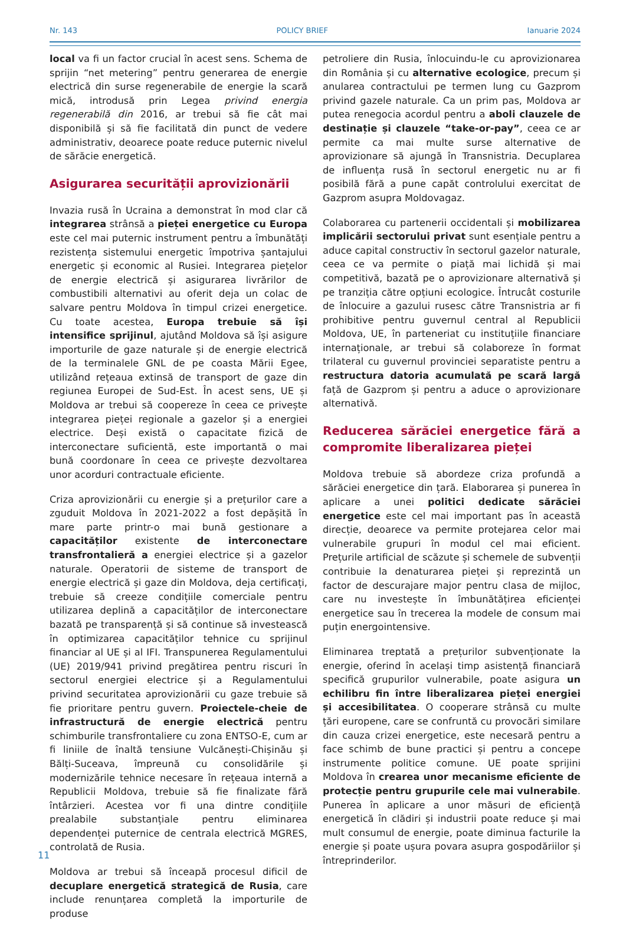Nr. 143 POLICY BRIEF Ianuarie 2024
local va fi un factor crucial în acest sens. Schema de sprijin “net metering” pentru generarea de energie electrică din surse regenerabile de energie la scară mică, introdusă prin Legea privind energia regenerabilă din 2016, ar trebui să fie cât mai disponibilă și să fie facilitată din punct de vedere administrativ, deoarece poate reduce puternic nivelul de sărăcie energetică.
Asigurarea securității aprovizionării
Invazia rusă în Ucraina a demonstrat în mod clar că integrarea strânsă a pieței energetice cu Europa este cel mai puternic instrument pentru a îmbunătăți rezistența sistemului energetic împotriva șantajului energetic și economic al Rusiei. Integrarea piețelor de energie electrică și asigurarea livrărilor de combustibili alternativi au oferit deja un colac de salvare pentru Moldova în timpul crizei energetice. Cu toate acestea, Europa trebuie să își intensifice sprijinul, ajutând Moldova să își asigure importurile de gaze naturale și de energie electrică de la terminalele GNL de pe coasta Mării Egee, utilizând rețeaua extinsă de transport de gaze din regiunea Europei de Sud-Est. În acest sens, UE și Moldova ar trebui să coopereze în ceea ce privește integrarea pieței regionale a gazelor și a energiei electrice. Deși există o capacitate fizică de interconectare suficientă, este importantă o mai bună coordonare în ceea ce privește dezvoltarea unor acorduri contractuale eficiente.
Criza aprovizionării cu energie și a prețurilor care a zguduit Moldova în 2021-2022 a fost depășită în mare parte printr-o mai bună gestionare a capacităților existente de interconectare transfrontalieră a energiei electrice și a gazelor naturale. Operatorii de sisteme de transport de energie electrică și gaze din Moldova, deja certificați, trebuie să creeze condițiile comerciale pentru utilizarea deplină a capacităților de interconectare bazată pe transparență și să continue să investească în optimizarea capacităților tehnice cu sprijinul financiar al UE și al IFI. Transpunerea Regulamentului (UE) 2019/941 privind pregătirea pentru riscuri în sectorul energiei electrice și a Regulamentului privind securitatea aprovizionării cu gaze trebuie să fie prioritare pentru guvern. Proiectele-cheie de infrastructură de energie electrică pentru schimburile transfrontaliere cu zona ENTSO-E, cum ar fi liniile de înaltă tensiune Vulcănești-Chișinău și Bălți-Suceava, împreună cu consolidările și modernizările tehnice necesare în rețeaua internă a Republicii Moldova, trebuie să fie finalizate fără întârzieri. Acestea vor fi una dintre condițiile prealabile substanțiale pentru eliminarea dependenței puternice de centrala electrică MGRES, controlată de Rusia.
Moldova ar trebui să înceapă procesul dificil de decuplare energetică strategică de Rusia, care include renunțarea completă la importurile de produse
petroliere din Rusia, înlocuindu-le cu aprovizionarea din România și cu alternative ecologice, precum și anularea contractului pe termen lung cu Gazprom privind gazele naturale. Ca un prim pas, Moldova ar putea renegocia acordul pentru a aboli clauzele de destinație și clauzele “take-or-pay”, ceea ce ar permite ca mai multe surse alternative de aprovizionare să ajungă în Transnistria. Decuplarea de influența rusă în sectorul energetic nu ar fi posibilă fără a pune capăt controlului exercitat de Gazprom asupra Moldovagaz.
Colaborarea cu partenerii occidentali și mobilizarea implicării sectorului privat sunt esențiale pentru a aduce capital constructiv în sectorul gazelor naturale, ceea ce va permite o piață mai lichidă și mai competitivă, bazată pe o aprovizionare alternativă și pe tranziția către opțiuni ecologice. Întrucât costurile de înlocuire a gazului rusesc către Transnistria ar fi prohibitive pentru guvernul central al Republicii Moldova, UE, în parteneriat cu instituțiile financiare internaționale, ar trebui să colaboreze în format trilateral cu guvernul provinciei separatiste pentru a restructura datoria acumulată pe scară largă față de Gazprom și pentru a aduce o aprovizionare alternativă.
Reducerea sărăciei energetice fără a compromite liberalizarea pieței
Moldova trebuie să abordeze criza profundă a sărăciei energetice din țară. Elaborarea și punerea în aplicare a unei politici dedicate sărăciei energetice este cel mai important pas în această direcție, deoarece va permite protejarea celor mai vulnerabile grupuri în modul cel mai eficient. Prețurile artificial de scăzute și schemele de subvenții contribuie la denaturarea pieței și reprezintă un factor de descurajare major pentru clasa de mijloc, care nu investește în îmbunătățirea eficienței energetice sau în trecerea la modele de consum mai puțin energointensive.
Eliminarea treptată a prețurilor subvenționate la energie, oferind în același timp asistență financiară specifică grupurilor vulnerabile, poate asigura un echilibru fin între liberalizarea pieței energiei și accesibilitatea. O cooperare strânsă cu multe țări europene, care se confruntă cu provocări similare din cauza crizei energetice, este necesară pentru a face schimb de bune practici și pentru a concepe instrumente politice comune. UE poate sprijini Moldova în crearea unor mecanisme eficiente de protecție pentru grupurile cele mai vulnerabile. Punerea în aplicare a unor măsuri de eficiență energetică în clădiri și industrii poate reduce și mai mult consumul de energie, poate diminua facturile la energie și poate ușura povara asupra gospodăriilor și întreprinderilor.
11